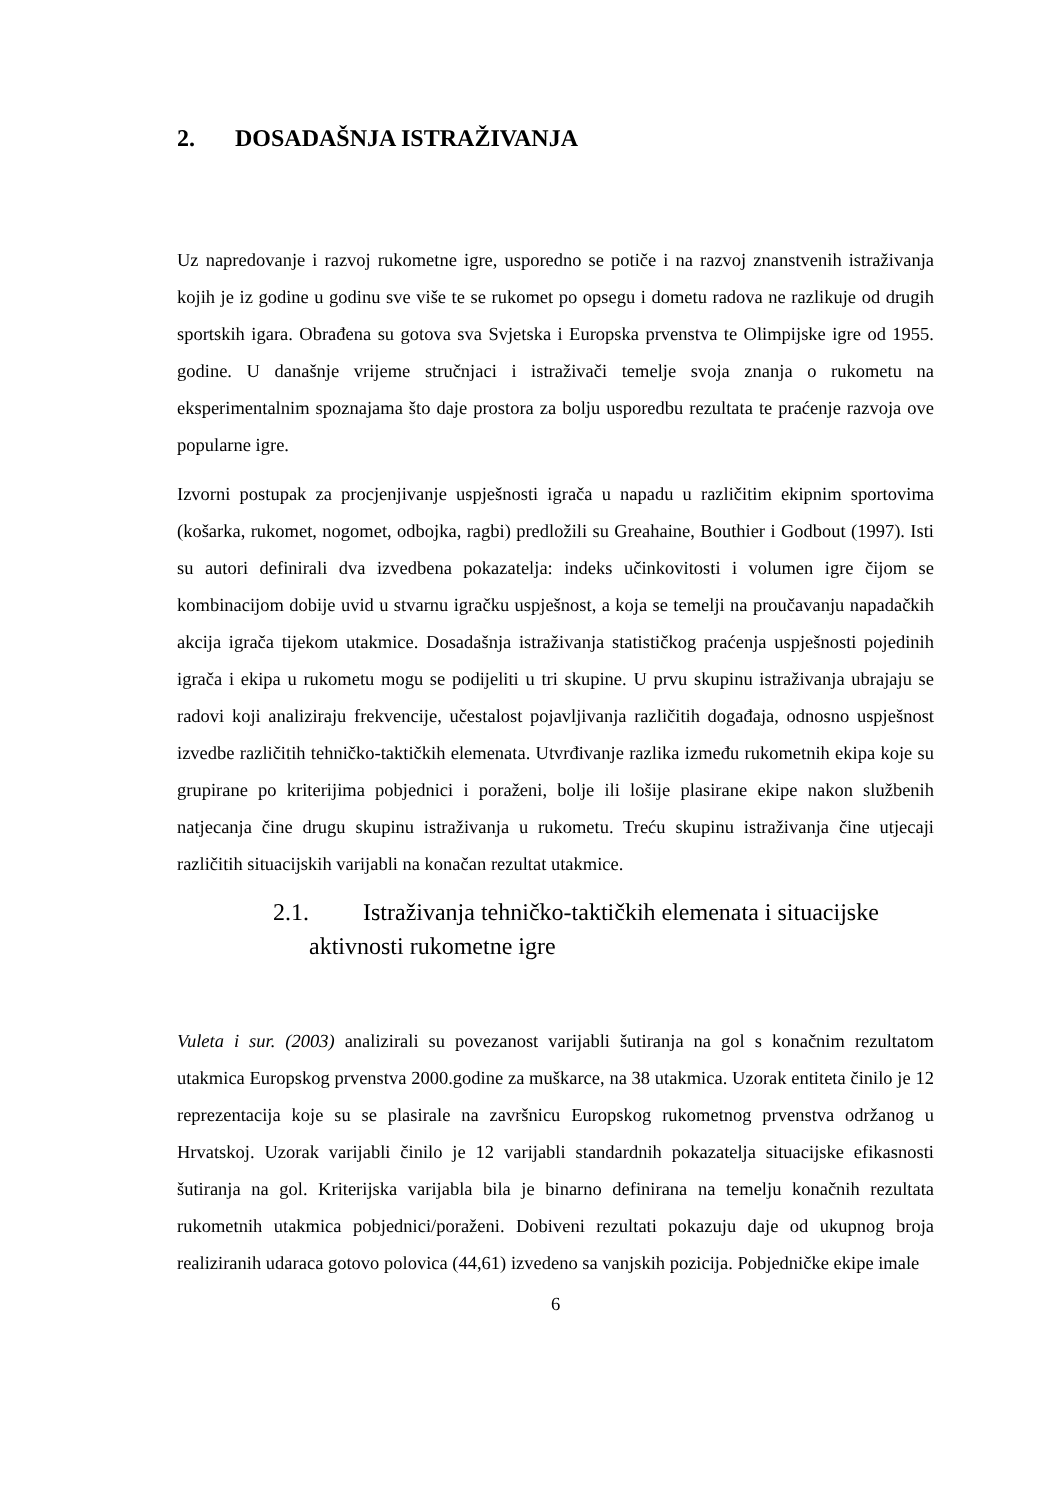2. DOSADAŠNJA ISTRAŽIVANJA
Uz napredovanje i razvoj rukometne igre, usporedno se potiče i na razvoj znanstvenih istraživanja kojih je iz godine u godinu sve više te se rukomet po opsegu i dometu radova ne razlikuje od drugih sportskih igara. Obrađena su gotova sva Svjetska i Europska prvenstva te Olimpijske igre od 1955. godine. U današnje vrijeme stručnjaci i istraživači temelje svoja znanja o rukometu na eksperimentalnim spoznajama što daje prostora za bolju usporedbu rezultata te praćenje razvoja ove popularne igre.
Izvorni postupak za procjenjivanje uspješnosti igrača u napadu u različitim ekipnim sportovima (košarka, rukomet, nogomet, odbojka, ragbi) predložili su Greahaine, Bouthier i Godbout (1997). Isti su autori definirali dva izvedbena pokazatelja: indeks učinkovitosti i volumen igre čijom se kombinacijom dobije uvid u stvarnu igračku uspješnost, a koja se temelji na proučavanju napadačkih akcija igrača tijekom utakmice. Dosadašnja istraživanja statističkog praćenja uspješnosti pojedinih igrača i ekipa u rukometu mogu se podijeliti u tri skupine. U prvu skupinu istraživanja ubrajaju se radovi koji analiziraju frekvencije, učestalost pojavljivanja različitih događaja, odnosno uspješnost izvedbe različitih tehničko-taktičkih elemenata. Utvrđivanje razlika između rukometnih ekipa koje su grupirane po kriterijima pobjednici i poraženi, bolje ili lošije plasirane ekipe nakon službenih natjecanja čine drugu skupinu istraživanja u rukometu. Treću skupinu istraživanja čine utjecaji različitih situacijskih varijabli na konačan rezultat utakmice.
2.1. Istraživanja tehničko-taktičkih elemenata i situacijske
aktivnosti rukometne igre
Vuleta i sur. (2003) analizirali su povezanost varijabli šutiranja na gol s konačnim rezultatom utakmica Europskog prvenstva 2000.godine za muškarce, na 38 utakmica. Uzorak entiteta činilo je 12 reprezentacija koje su se plasirale na završnicu Europskog rukometnog prvenstva održanog u Hrvatskoj. Uzorak varijabli činilo je 12 varijabli standardnih pokazatelja situacijske efikasnosti šutiranja na gol. Kriterijska varijabla bila je binarno definirana na temelju konačnih rezultata rukometnih utakmica pobjednici/poraženi. Dobiveni rezultati pokazuju daje od ukupnog broja realiziranih udaraca gotovo polovica (44,61) izvedeno sa vanjskih pozicija. Pobjedničke ekipe imale
6